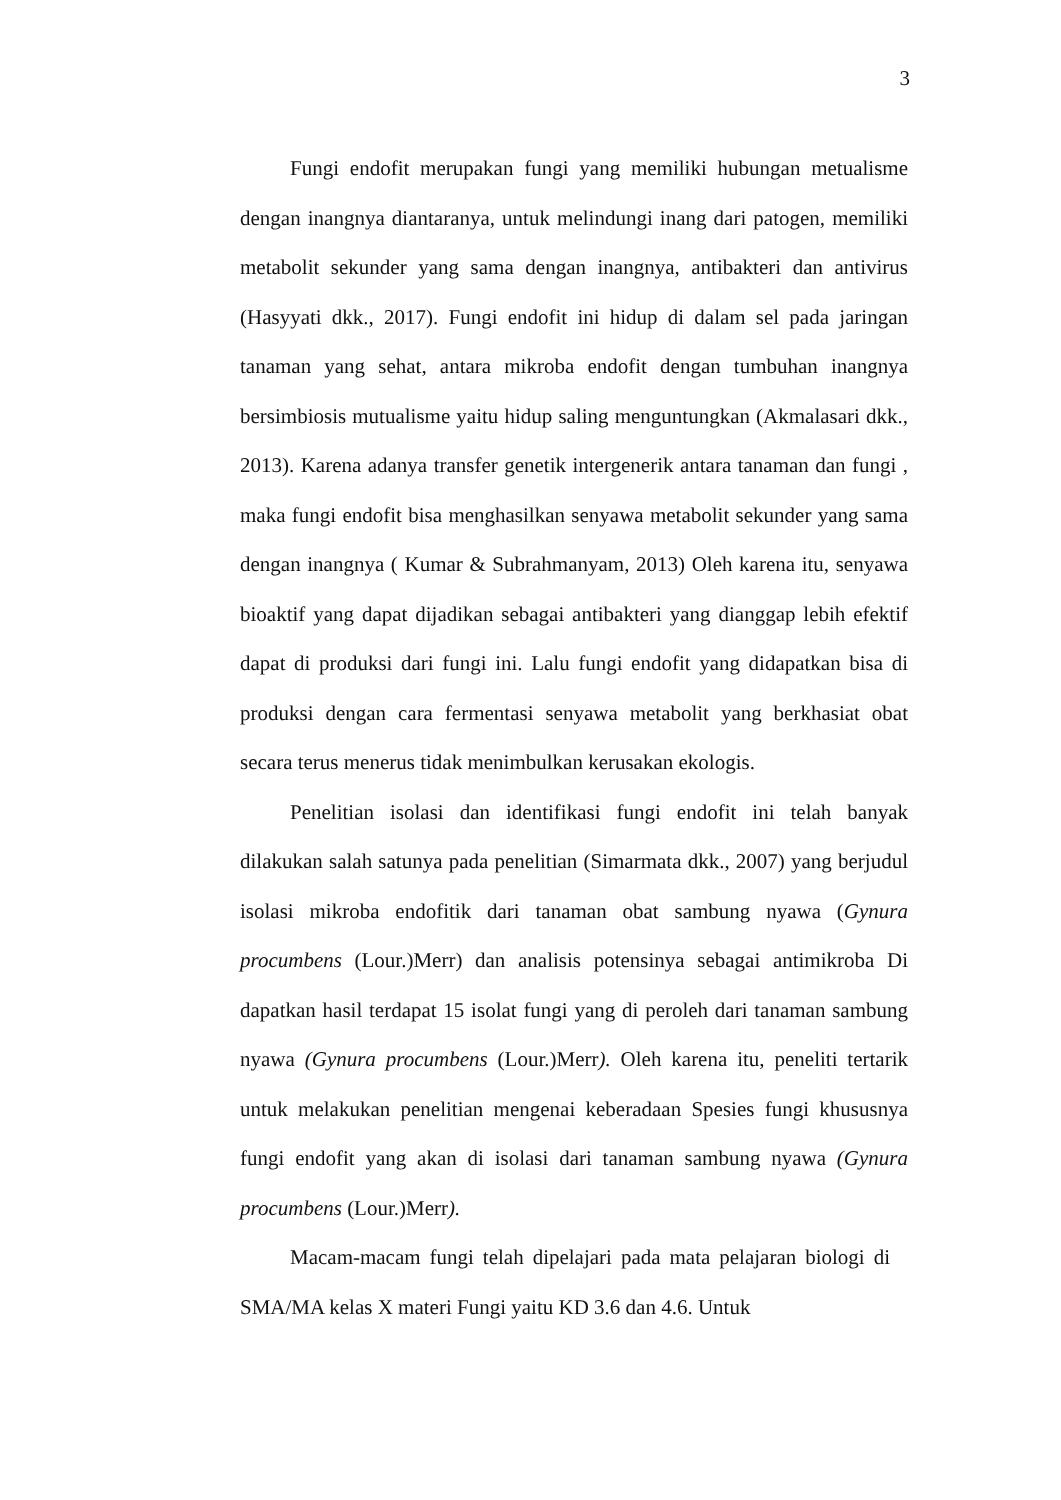3
Fungi endofit merupakan fungi yang memiliki hubungan metualisme dengan inangnya diantaranya, untuk melindungi inang dari patogen, memiliki metabolit sekunder yang sama dengan inangnya, antibakteri dan antivirus (Hasyyati dkk., 2017). Fungi endofit ini hidup di dalam sel pada jaringan tanaman yang sehat, antara mikroba endofit dengan tumbuhan inangnya bersimbiosis mutualisme yaitu hidup saling menguntungkan (Akmalasari dkk., 2013). Karena adanya transfer genetik intergenerik antara tanaman dan fungi , maka fungi endofit bisa menghasilkan senyawa metabolit sekunder yang sama dengan inangnya ( Kumar & Subrahmanyam, 2013) Oleh karena itu, senyawa bioaktif yang dapat dijadikan sebagai antibakteri yang dianggap lebih efektif dapat di produksi dari fungi ini. Lalu fungi endofit yang didapatkan bisa di produksi dengan cara fermentasi senyawa metabolit yang berkhasiat obat secara terus menerus tidak menimbulkan kerusakan ekologis.
Penelitian isolasi dan identifikasi fungi endofit ini telah banyak dilakukan salah satunya pada penelitian (Simarmata dkk., 2007) yang berjudul isolasi mikroba endofitik dari tanaman obat sambung nyawa (Gynura procumbens (Lour.)Merr) dan analisis potensinya sebagai antimikroba Di dapatkan hasil terdapat 15 isolat fungi yang di peroleh dari tanaman sambung nyawa (Gynura procumbens (Lour.)Merr). Oleh karena itu, peneliti tertarik untuk melakukan penelitian mengenai keberadaan Spesies fungi khususnya fungi endofit yang akan di isolasi dari tanaman sambung nyawa (Gynura procumbens (Lour.)Merr).
Macam-macam fungi telah dipelajari pada mata pelajaran biologi di SMA/MA kelas X materi Fungi yaitu KD 3.6 dan 4.6. Untuk